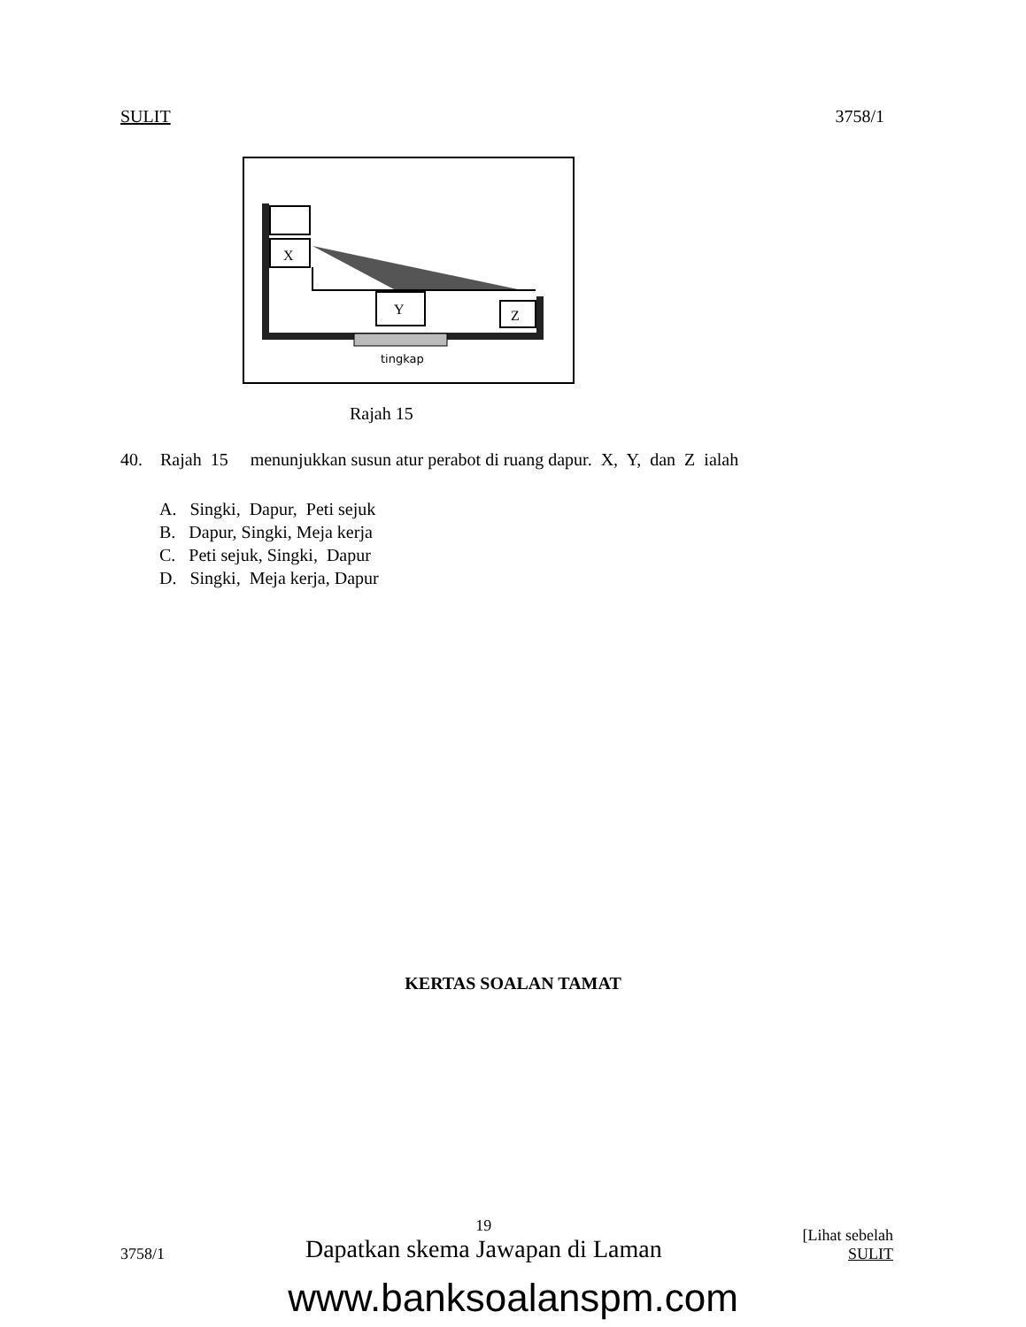SULIT 3758/1
X
Y
Z
tingkap
Rajah 15
40. Rajah 15 menunjukkan susun atur perabot di ruang dapur. X, Y, dan Z ialah
A. Singki, Dapur, Peti sejuk
B. Dapur, Singki, Meja kerja
C. Peti sejuk, Singki, Dapur
D. Singki, Meja kerja, Dapur
KERTAS SOALAN TAMAT
3758/1
19
Dapatkan skema Jawapan di Laman
[Lihat sebelah
SULIT
www.banksoalanspm.com